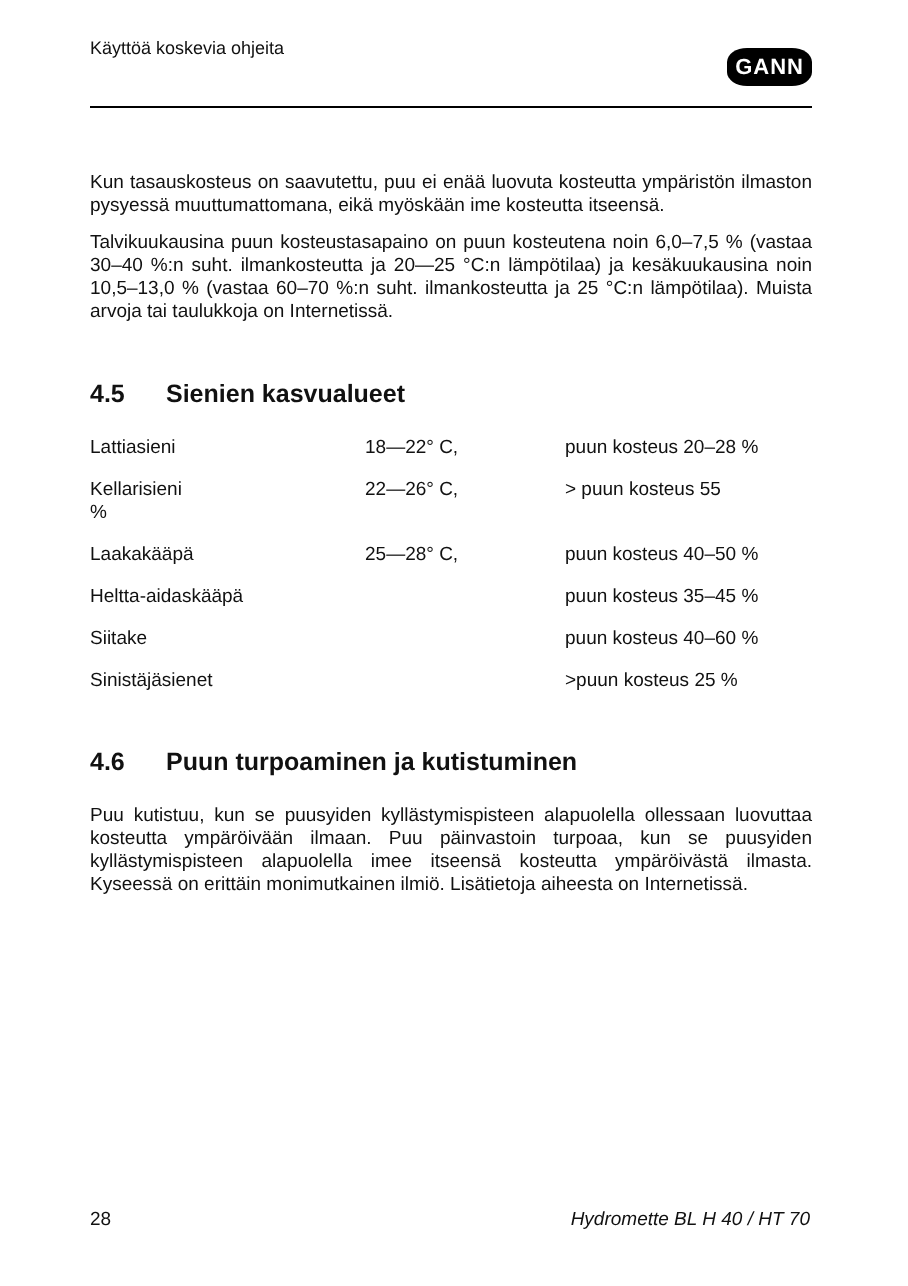Käyttöä koskevia ohjeita
GANN
Kun tasauskosteus on saavutettu, puu ei enää luovuta kosteutta ympäristön ilmaston pysyessä muuttumattomana, eikä myöskään ime kosteutta itseensä.
Talvikuukausina puun kosteustasapaino on puun kosteutena noin 6,0–7,5 % (vastaa 30–40 %:n suht. ilmankosteutta ja 20—25 °C:n lämpötilaa) ja kesäkuukausina noin 10,5–13,0 % (vastaa 60–70 %:n suht. ilmankosteutta ja 25 °C:n lämpötilaa). Muista arvoja tai taulukkoja on Internetissä.
4.5 Sienien kasvualueet
| Lattiasieni | 18—22° C, | puun kosteus 20–28 % |
| Kellarisieni % | 22—26° C, | > puun kosteus 55 |
| Laakakääpä | 25—28° C, | puun kosteus 40–50 % |
| Heltta-aidaskääpä | | puun kosteus 35–45 % |
| Siitake | | puun kosteus 40–60 % |
| Sinistäjäsienet | | >puun kosteus 25 % |
4.6 Puun turpoaminen ja kutistuminen
Puu kutistuu, kun se puusyiden kyllästymispisteen alapuolella ollessaan luovuttaa kosteutta ympäröivään ilmaan. Puu päinvastoin turpoaa, kun se puusyiden kyllästymispisteen alapuolella imee itseensä kosteutta ympäröivästä ilmasta. Kyseessä on erittäin monimutkainen ilmiö. Lisätietoja aiheesta on Internetissä.
28 Hydromette BL H 40 / HT 70